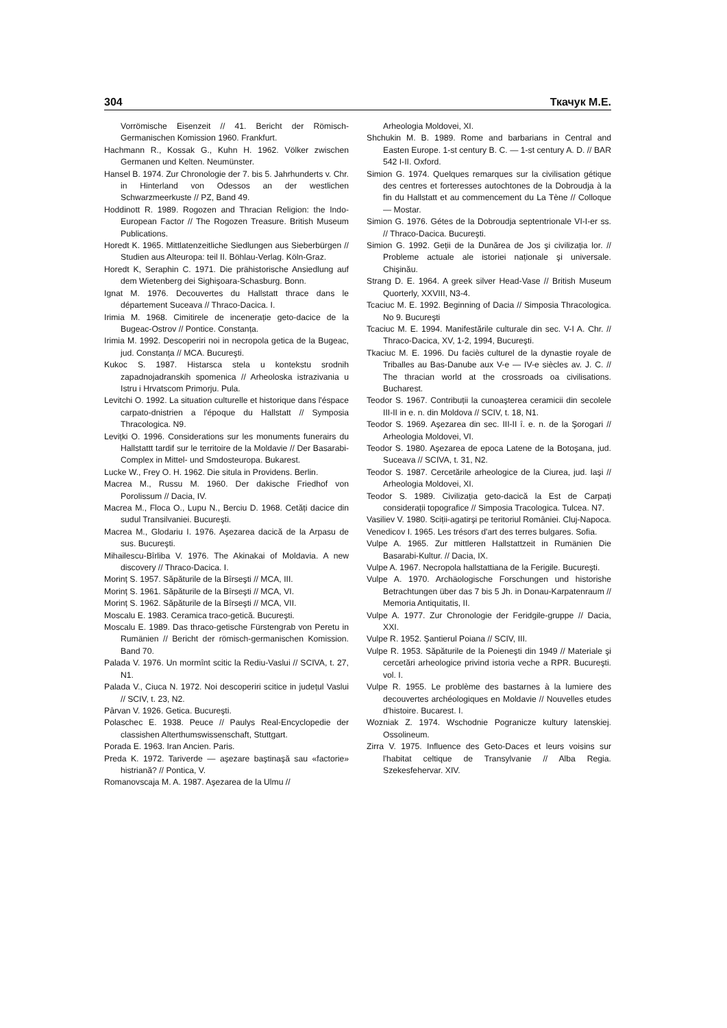304 Ткачук М.Е.
Vorrömische Eisenzeit // 41. Bericht der Römisch-Germanischen Komission 1960. Frankfurt.
Hachmann R., Kossak G., Kuhn H. 1962. Völker zwischen Germanen und Kelten. Neumünster.
Hansel B. 1974. Zur Chronologie der 7. bis 5. Jahrhunderts v. Chr. in Hinterland von Odessos an der westlichen Schwarzmeerkuste // PZ, Band 49.
Hoddinott R. 1989. Rogozen and Thracian Religion: the Indo-European Factor // The Rogozen Treasure. British Museum Publications.
Horedt K. 1965. Mittlatenzeitliche Siedlungen aus Sieberbürgen // Studien aus Alteuropa: teil II. Böhlau-Verlag. Köln-Graz.
Horedt K, Seraphin C. 1971. Die prähistorische Ansiedlung auf dem Wietenberg dei Sighişoara-Schasburg. Bonn.
Ignat M. 1976. Decouvertes du Hallstatt thrace dans le département Suceava // Thraco-Dacica. I.
Irimia M. 1968. Cimitirele de incenerație geto-dacice de la Bugeac-Ostrov // Pontice. Constanța.
Irimia M. 1992. Descoperiri noi in necropola getica de la Bugeac, jud. Constanța // MCA. Bucureşti.
Kukoc S. 1987. Histarsca stela u kontekstu srodnih zapadnojadranskih spomenica // Arheoloska istrazivania u Istru i Hrvatscom Primorju. Pula.
Levitchi O. 1992. La situation culturelle et historique dans l'éspace carpato-dnistrien a l'époque du Hallstatt // Symposia Thracologica. N9.
Levițki O. 1996. Considerations sur les monuments funerairs du Hallstattt tardif sur le territoire de la Moldavie // Der Basarabi-Complex in Mittel- und Smdosteuropa. Bukarest.
Lucke W., Frey O. H. 1962. Die situla in Providens. Berlin.
Macrea M., Russu M. 1960. Der dakische Friedhof von Porolissum // Dacia, IV.
Macrea M., Floca O., Lupu N., Berciu D. 1968. Cetăți dacice din sudul Transilvaniei. Bucureşti.
Macrea M., Glodariu I. 1976. Aşezarea dacică de la Arpasu de sus. Bucureşti.
Mihailescu-Bîrliba V. 1976. The Akinakai of Moldavia. A new discovery // Thraco-Dacica. I.
Morinț S. 1957. Săpăturile de la Bîrseşti // MCA, III.
Morinț S. 1961. Săpăturile de la Bîrseşti // MCA, VI.
Morinț S. 1962. Săpăturile de la Bîrseşti // MCA, VII.
Moscalu E. 1983. Ceramica traco-getică. Bucureşti.
Moscalu E. 1989. Das thraco-getische Fürstengrab von Peretu in Rumänien // Bericht der römisch-germanischen Komission. Band 70.
Palada V. 1976. Un mormînt scitic la Rediu-Vaslui // SCIVA, t. 27, N1.
Palada V., Ciuca N. 1972. Noi descoperiri scitice in județul Vaslui // SCIV, t. 23, N2.
Pârvan V. 1926. Getica. Bucureşti.
Polaschec E. 1938. Peuce // Paulys Real-Encyclopedie der classishen Alterthumswissenschaft, Stuttgart.
Porada E. 1963. Iran Ancien. Paris.
Preda K. 1972. Tariverde — aşezare baştinaşă sau «factorie» histriană? // Pontica, V.
Romanovscaja M. A. 1987. Aşezarea de la Ulmu //
Arheologia Moldovei, XI.
Shchukin M. B. 1989. Rome and barbarians in Central and Easten Europe. 1-st century B. C. — 1-st century A. D. // BAR 542 I-II. Oxford.
Simion G. 1974. Quelques remarques sur la civilisation gétique des centres et forteresses autochtones de la Dobroudja à la fin du Hallstatt et au commencement du La Tène // Colloque — Mostar.
Simion G. 1976. Gétes de la Dobroudja septentrionale VI-I-er ss. // Thraco-Dacica. Bucureşti.
Simion G. 1992. Geții de la Dunărea de Jos şi civilizația lor. // Probleme actuale ale istoriei naționale şi universale. Chişinău.
Strang D. E. 1964. A greek silver Head-Vase // British Museum Quorterly, XXVIII, N3-4.
Tcaciuc M. E. 1992. Beginning of Dacia // Simposia Thracologica. No 9. Bucureşti
Tcaciuc M. E. 1994. Manifestările culturale din sec. V-I A. Chr. // Thraco-Dacica, XV, 1-2, 1994, Bucureşti.
Tkaciuc M. E. 1996. Du faciès culturel de la dynastie royale de Triballes au Bas-Danube aux V-e — IV-e siècles av. J. C. // The thracian world at the crossroads oa civilisations. Bucharest.
Teodor S. 1967. Contribuții la cunoaşterea ceramicii din secolele III-II in e. n. din Moldova // SCIV, t. 18, N1.
Teodor S. 1969. Aşezarea din sec. III-II î. e. n. de la Şorogari // Arheologia Moldovei, VI.
Teodor S. 1980. Aşezarea de epoca Latene de la Botoşana, jud. Suceava // SCIVA, t. 31, N2.
Teodor S. 1987. Cercetările arheologice de la Ciurea, jud. Iaşi // Arheologia Moldovei, XI.
Teodor S. 1989. Civilizația geto-dacică la Est de Carpați considerații topografice // Simposia Tracologica. Tulcea. N7.
Vasiliev V. 1980. Sciții-agatirşi pe teritoriul României. Cluj-Napoca.
Venedicov I. 1965. Les trésors d'art des terres bulgares. Sofia.
Vulpe A. 1965. Zur mittleren Hallstattzeit in Rumänien Die Basarabi-Kultur. // Dacia, IX.
Vulpe A. 1967. Necropola hallstattiana de la Ferigile. Bucureşti.
Vulpe A. 1970. Archäologische Forschungen und historishe Betrachtungen über das 7 bis 5 Jh. in Donau-Karpatenraum // Memoria Antiquitatis, II.
Vulpe A. 1977. Zur Chronologie der Feridgile-gruppe // Dacia, XXI.
Vulpe R. 1952. Şantierul Poiana // SCIV, III.
Vulpe R. 1953. Săpăturile de la Poieneşti din 1949 // Materiale şi cercetări arheologice privind istoria veche a RPR. Bucureşti. vol. I.
Vulpe R. 1955. Le problème des bastarnes à la lumiere des decouvertes archéologiques en Moldavie // Nouvelles etudes d'histoire. Bucarest. I.
Wozniak Z. 1974. Wschodnie Pogranicze kultury latenskiej. Ossolineum.
Zirra V. 1975. Influence des Geto-Daces et leurs voisins sur l'habitat celtique de Transylvanie // Alba Regia. Szekesfehervar. XIV.